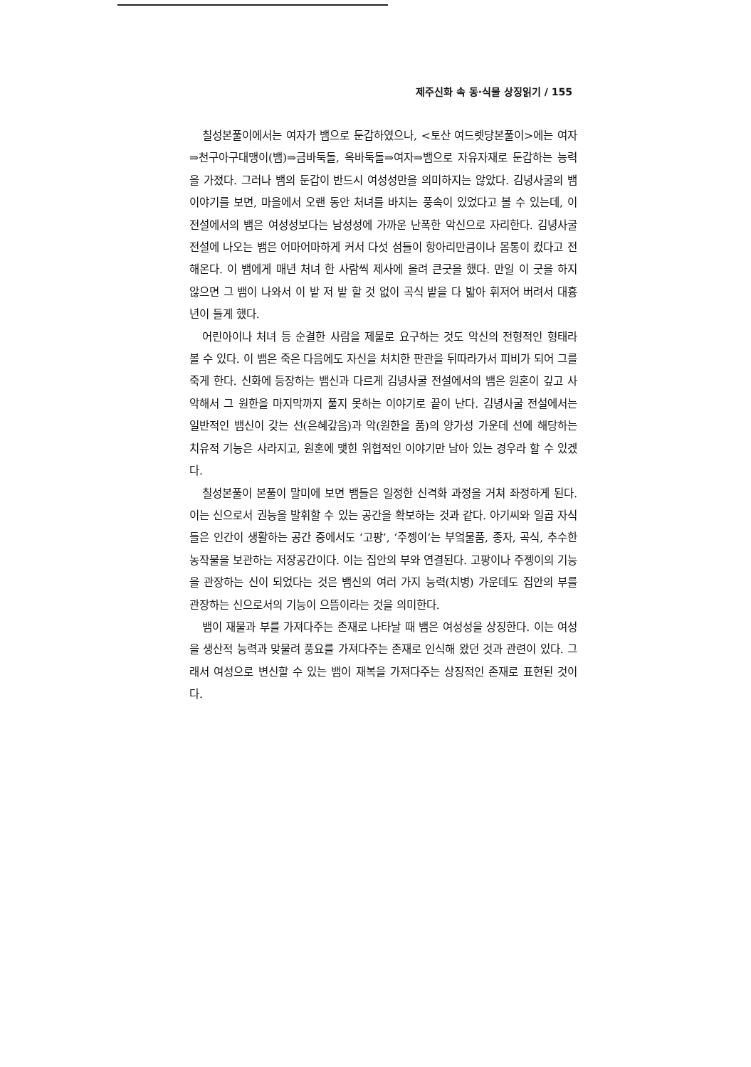제주신화 속 동·식물 상징읽기 / 155
칠성본풀이에서는 여자가 뱀으로 둔갑하였으나, <토산 여드렛당본풀이>에는 여자⇒천구아구대맹이(뱀)⇒금바둑돌, 옥바둑돌⇒여자⇒뱀으로 자유자재로 둔갑하는 능력을 가졌다. 그러나 뱀의 둔갑이 반드시 여성성만을 의미하지는 않았다. 김녕사굴의 뱀 이야기를 보면, 마을에서 오랜 동안 처녀를 바치는 풍속이 있었다고 볼 수 있는데, 이 전설에서의 뱀은 여성성보다는 남성성에 가까운 난폭한 악신으로 자리한다. 김녕사굴 전설에 나오는 뱀은 어마어마하게 커서 다섯 섬들이 항아리만큼이나 몸통이 컸다고 전해온다. 이 뱀에게 매년 처녀 한 사람씩 제사에 올려 큰굿을 했다. 만일 이 굿을 하지 않으면 그 뱀이 나와서 이 밭 저 밭 할 것 없이 곡식 밭을 다 밟아 휘저어 버려서 대흉년이 들게 했다.
어린아이나 처녀 등 순결한 사람을 제물로 요구하는 것도 악신의 전형적인 형태라 볼 수 있다. 이 뱀은 죽은 다음에도 자신을 처치한 판관을 뒤따라가서 피비가 되어 그를 죽게 한다. 신화에 등장하는 뱀신과 다르게 김녕사굴 전설에서의 뱀은 원혼이 깊고 사악해서 그 원한을 마지막까지 풀지 못하는 이야기로 끝이 난다. 김녕사굴 전설에서는 일반적인 뱀신이 갖는 선(은혜갚음)과 악(원한을 품)의 양가성 가운데 선에 해당하는 치유적 기능은 사라지고, 원혼에 맺힌 위협적인 이야기만 남아 있는 경우라 할 수 있겠다.
칠성본풀이 본풀이 말미에 보면 뱀들은 일정한 신격화 과정을 거쳐 좌정하게 된다. 이는 신으로서 권능을 발휘할 수 있는 공간을 확보하는 것과 같다. 아기씨와 일곱 자식들은 인간이 생활하는 공간 중에서도 ‘고팡’, ‘주젱이’는 부엌물품, 종자, 곡식, 추수한 농작물을 보관하는 저장공간이다. 이는 집안의 부와 연결된다. 고팡이나 주젱이의 기능을 관장하는 신이 되었다는 것은 뱀신의 여러 가지 능력(치병) 가운데도 집안의 부를 관장하는 신으로서의 기능이 으뜸이라는 것을 의미한다.
뱀이 재물과 부를 가져다주는 존재로 나타날 때 뱀은 여성성을 상징한다. 이는 여성을 생산적 능력과 맞물려 풍요를 가져다주는 존재로 인식해 왔던 것과 관련이 있다. 그래서 여성으로 변신할 수 있는 뱀이 재복을 가져다주는 상징적인 존재로 표현된 것이다.